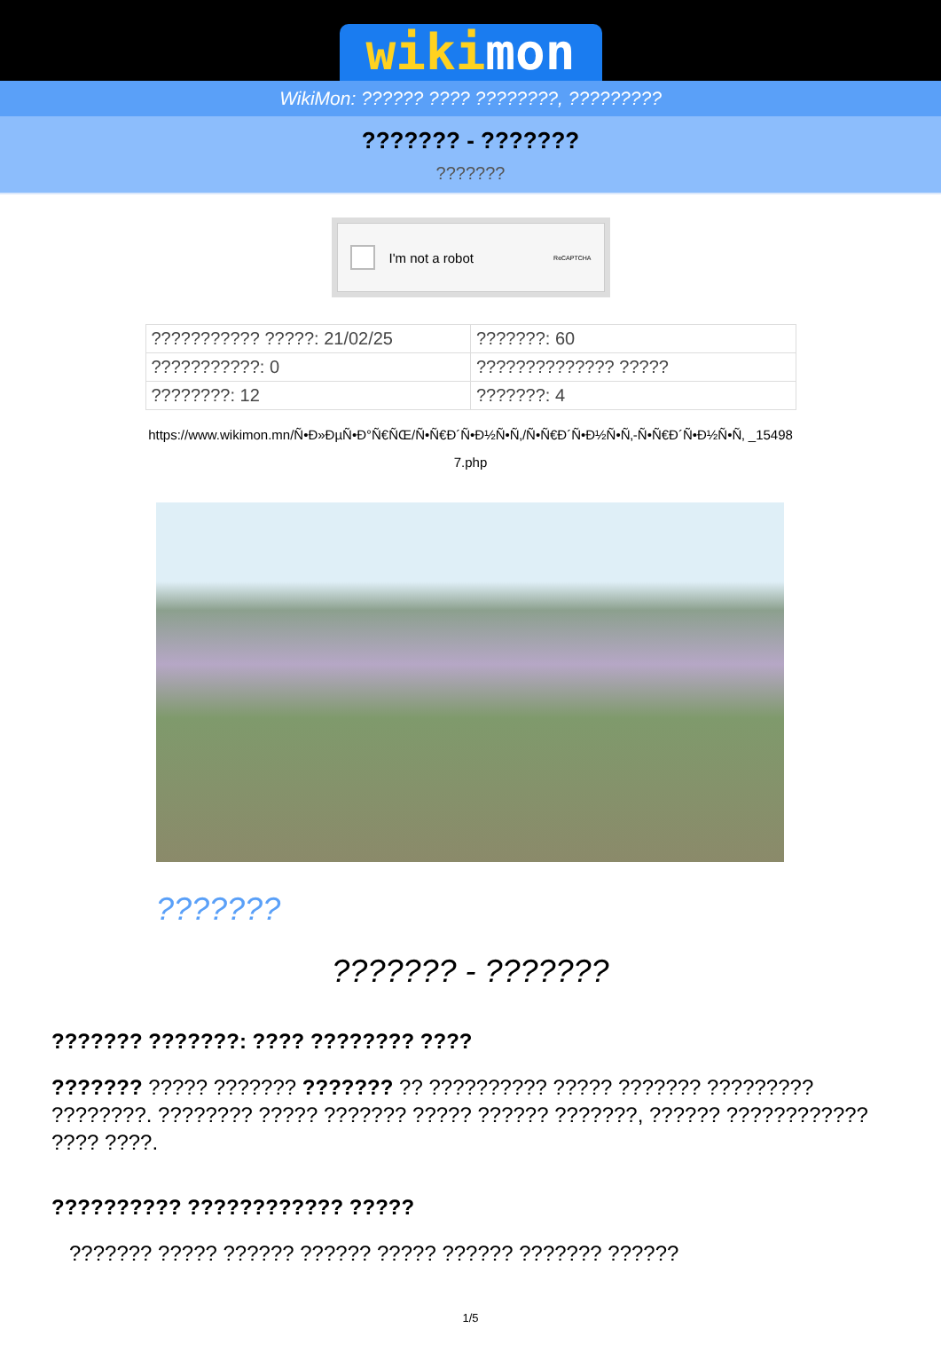wikimon
WikiMon: ?????? ???? ????????, ?????????
??????? - ???????
???????
I'm not a robot ReCAPTCHA
| ??????????? ?????: 21/02/25 | ???????: 60 |
| ???????????: 0 | ?????????????? ????? |
| ????????: 12 | ???????: 4 |
https://www.wikimon.mn/Ñ•Ð»ÐµÑ•Ð°Ñ€ÑŒ/Ñ•Ñ€Ð´Ñ•Ð½Ñ•Ñ‚/Ñ•Ñ€Ð´Ñ•Ð½Ñ•Ñ‚-Ñ•Ñ€Ð´Ñ•Ð½Ñ•Ñ‚ _154987.php
???????
??????? - ???????
??????? ???????: ???? ???????? ????
??????? ????? ??????? ??????? ?? ?????????? ????? ??????? ????????? ????????. ???????? ????? ??????? ????? ?????? ???????, ?????? ???????????? ???? ????.
?????????? ???????????? ?????
??????? ????? ?????? ?????? ????? ?????? ??????? ??????
1/5